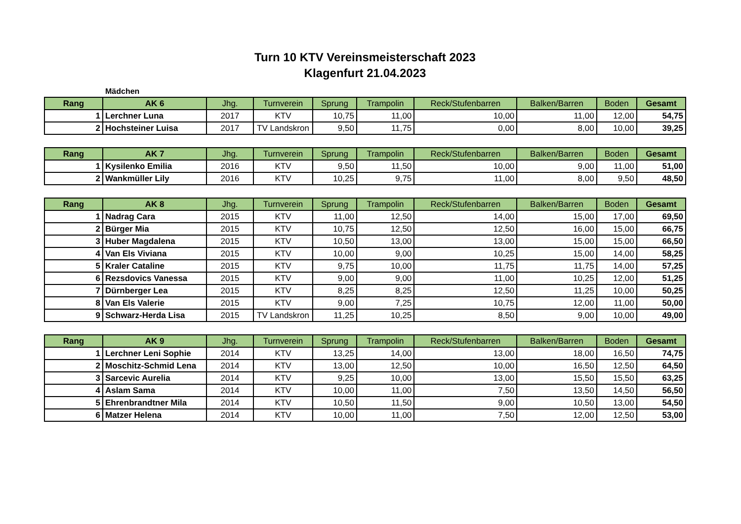Turn 10 KTV Vereinsmeisterschaft 2023
Klagenfurt 21.04.2023
Mädchen
| Rang | AK 6 | Jhg. | Turnverein | Sprung | Trampolin | Reck/Stufenbarren | Balken/Barren | Boden | Gesamt |
| --- | --- | --- | --- | --- | --- | --- | --- | --- | --- |
| 1 | Lerchner Luna | 2017 | KTV | 10,75 | 11,00 | 10,00 | 11,00 | 12,00 | 54,75 |
| 2 | Hochsteiner Luisa | 2017 | TV Landskron | 9,50 | 11,75 | 0,00 | 8,00 | 10,00 | 39,25 |
| Rang | AK 7 | Jhg. | Turnverein | Sprung | Trampolin | Reck/Stufenbarren | Balken/Barren | Boden | Gesamt |
| --- | --- | --- | --- | --- | --- | --- | --- | --- | --- |
| 1 | Kysilenko Emilia | 2016 | KTV | 9,50 | 11,50 | 10,00 | 9,00 | 11,00 | 51,00 |
| 2 | Wankmüller Lily | 2016 | KTV | 10,25 | 9,75 | 11,00 | 8,00 | 9,50 | 48,50 |
| Rang | AK 8 | Jhg. | Turnverein | Sprung | Trampolin | Reck/Stufenbarren | Balken/Barren | Boden | Gesamt |
| --- | --- | --- | --- | --- | --- | --- | --- | --- | --- |
| 1 | Nadrag Cara | 2015 | KTV | 11,00 | 12,50 | 14,00 | 15,00 | 17,00 | 69,50 |
| 2 | Bürger Mia | 2015 | KTV | 10,75 | 12,50 | 12,50 | 16,00 | 15,00 | 66,75 |
| 3 | Huber Magdalena | 2015 | KTV | 10,50 | 13,00 | 13,00 | 15,00 | 15,00 | 66,50 |
| 4 | Van Els Viviana | 2015 | KTV | 10,00 | 9,00 | 10,25 | 15,00 | 14,00 | 58,25 |
| 5 | Kraler Cataline | 2015 | KTV | 9,75 | 10,00 | 11,75 | 11,75 | 14,00 | 57,25 |
| 6 | Rezsdovics Vanessa | 2015 | KTV | 9,00 | 9,00 | 11,00 | 10,25 | 12,00 | 51,25 |
| 7 | Dürnberger Lea | 2015 | KTV | 8,25 | 8,25 | 12,50 | 11,25 | 10,00 | 50,25 |
| 8 | Van Els Valerie | 2015 | KTV | 9,00 | 7,25 | 10,75 | 12,00 | 11,00 | 50,00 |
| 9 | Schwarz-Herda Lisa | 2015 | TV Landskron | 11,25 | 10,25 | 8,50 | 9,00 | 10,00 | 49,00 |
| Rang | AK 9 | Jhg. | Turnverein | Sprung | Trampolin | Reck/Stufenbarren | Balken/Barren | Boden | Gesamt |
| --- | --- | --- | --- | --- | --- | --- | --- | --- | --- |
| 1 | Lerchner Leni Sophie | 2014 | KTV | 13,25 | 14,00 | 13,00 | 18,00 | 16,50 | 74,75 |
| 2 | Moschitz-Schmid Lena | 2014 | KTV | 13,00 | 12,50 | 10,00 | 16,50 | 12,50 | 64,50 |
| 3 | Sarcevic Aurelia | 2014 | KTV | 9,25 | 10,00 | 13,00 | 15,50 | 15,50 | 63,25 |
| 4 | Aslam Sama | 2014 | KTV | 10,00 | 11,00 | 7,50 | 13,50 | 14,50 | 56,50 |
| 5 | Ehrenbrandtner Mila | 2014 | KTV | 10,50 | 11,50 | 9,00 | 10,50 | 13,00 | 54,50 |
| 6 | Matzer Helena | 2014 | KTV | 10,00 | 11,00 | 7,50 | 12,00 | 12,50 | 53,00 |